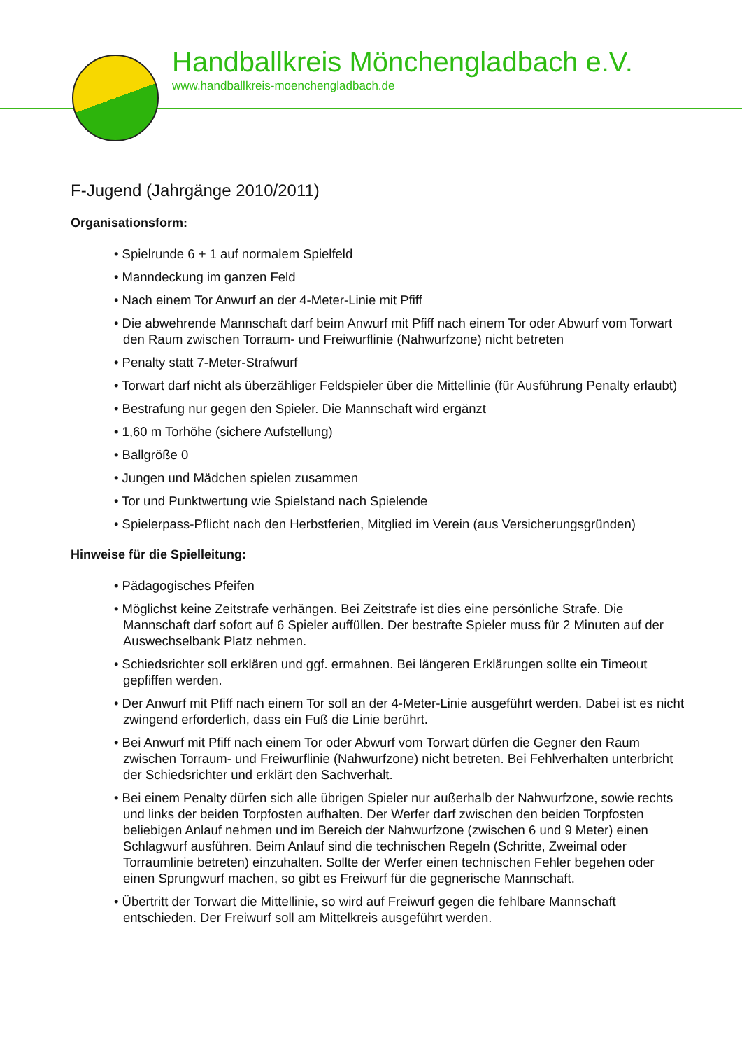Handballkreis Mönchengladbach e.V.
www.handballkreis-moenchengladbach.de
F-Jugend (Jahrgänge 2010/2011)
Organisationsform:
• Spielrunde 6 + 1 auf normalem Spielfeld
• Manndeckung im ganzen Feld
• Nach einem Tor Anwurf an der 4-Meter-Linie mit Pfiff
• Die abwehrende Mannschaft darf beim Anwurf mit Pfiff nach einem Tor oder Abwurf vom Torwart den Raum zwischen Torraum- und Freiwurflinie (Nahwurfzone) nicht betreten
• Penalty statt 7-Meter-Strafwurf
• Torwart darf nicht als überzähliger Feldspieler über die Mittellinie (für Ausführung Penalty erlaubt)
• Bestrafung nur gegen den Spieler. Die Mannschaft wird ergänzt
• 1,60 m Torhöhe (sichere Aufstellung)
• Ballgröße 0
• Jungen und Mädchen spielen zusammen
• Tor und Punktwertung wie Spielstand nach Spielende
• Spielerpass-Pflicht nach den Herbstferien, Mitglied im Verein (aus Versicherungsgründen)
Hinweise für die Spielleitung:
• Pädagogisches Pfeifen
• Möglichst keine Zeitstrafe verhängen. Bei Zeitstrafe ist dies eine persönliche Strafe. Die Mannschaft darf sofort auf 6 Spieler auffüllen. Der bestrafte Spieler muss für 2 Minuten auf der Auswechselbank Platz nehmen.
• Schiedsrichter soll erklären und ggf. ermahnen. Bei längeren Erklärungen sollte ein Timeout gepfiffen werden.
• Der Anwurf mit Pfiff nach einem Tor soll an der 4-Meter-Linie ausgeführt werden. Dabei ist es nicht zwingend erforderlich, dass ein Fuß die Linie berührt.
• Bei Anwurf mit Pfiff nach einem Tor oder Abwurf vom Torwart dürfen die Gegner den Raum zwischen Torraum- und Freiwurflinie (Nahwurfzone) nicht betreten. Bei Fehlverhalten unterbricht der Schiedsrichter und erklärt den Sachverhalt.
• Bei einem Penalty dürfen sich alle übrigen Spieler nur außerhalb der Nahwurfzone, sowie rechts und links der beiden Torpfosten aufhalten. Der Werfer darf zwischen den beiden Torpfosten beliebigen Anlauf nehmen und im Bereich der Nahwurfzone (zwischen 6 und 9 Meter) einen Schlagwurf ausführen. Beim Anlauf sind die technischen Regeln (Schritte, Zweimal oder Torraumlinie betreten) einzuhalten. Sollte der Werfer einen technischen Fehler begehen oder einen Sprungwurf machen, so gibt es Freiwurf für die gegnerische Mannschaft.
• Übertritt der Torwart die Mittellinie, so wird auf Freiwurf gegen die fehlbare Mannschaft entschieden. Der Freiwurf soll am Mittelkreis ausgeführt werden.